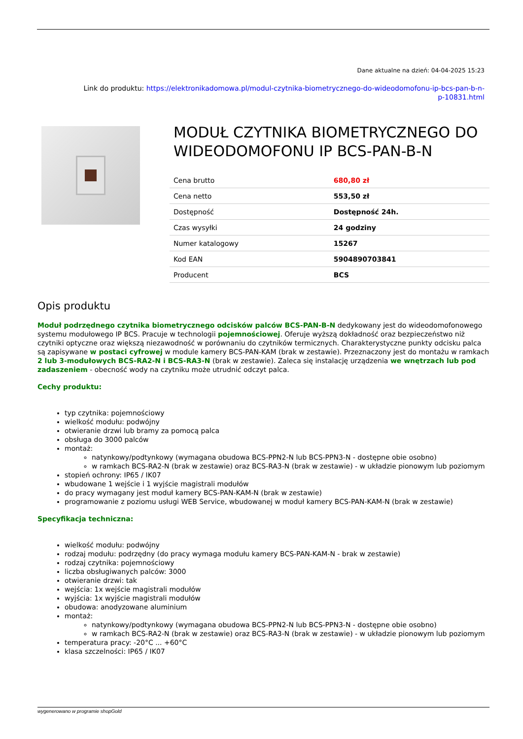Dane aktualne na dzień: 04-04-2025 15:23
Link do produktu: https://elektronikadomowa.pl/modul-czytnika-biometrycznego-do-wideodomofonu-ip-bcs-pan-b-n-
p-10831.html
MODUŁ CZYTNIKA BIOMETRYCZNEGO DO WIDEODOMOFONU IP BCS-PAN-B-N
| Cena brutto | 680,80 zł |
| Cena netto | 553,50 zł |
| Dostępność | Dostępność 24h. |
| Czas wysyłki | 24 godziny |
| Numer katalogowy | 15267 |
| Kod EAN | 5904890703841 |
| Producent | BCS |
Opis produktu
Moduł podrzędnego czytnika biometrycznego odcisków palców BCS-PAN-B-N dedykowany jest do wideodomofonowego systemu modułowego IP BCS. Pracuje w technologii pojemnościowej. Oferuje wyższą dokładność oraz bezpieczeństwo niż czytniki optyczne oraz większą niezawodność w porównaniu do czytników termicznych. Charakterystyczne punkty odcisku palca są zapisywane w postaci cyfrowej w module kamery BCS-PAN-KAM (brak w zestawie). Przeznaczony jest do montażu w ramkach 2 lub 3-modułowych BCS-RA2-N i BCS-RA3-N (brak w zestawie). Zaleca się instalację urządzenia we wnętrzach lub pod zadaszeniem - obecność wody na czytniku może utrudnić odczyt palca.
Cechy produktu:
typ czytnika: pojemnościowy
wielkość modułu: podwójny
otwieranie drzwi lub bramy za pomocą palca
obsługa do 3000 palców
montaż:
natynkowy/podtynkowy (wymagana obudowa BCS-PPN2-N lub BCS-PPN3-N - dostępne obie osobno)
w ramkach BCS-RA2-N (brak w zestawie) oraz BCS-RA3-N (brak w zestawie) - w układzie pionowym lub poziomym
stopień ochrony: IP65 / IK07
wbudowane 1 wejście i 1 wyjście magistrali modułów
do pracy wymagany jest moduł kamery BCS-PAN-KAM-N (brak w zestawie)
programowanie z poziomu usługi WEB Service, wbudowanej w moduł kamery BCS-PAN-KAM-N (brak w zestawie)
Specyfikacja techniczna:
wielkość modułu: podwójny
rodzaj modułu: podrzędny (do pracy wymaga modułu kamery BCS-PAN-KAM-N - brak w zestawie)
rodzaj czytnika: pojemnościowy
liczba obsługiwanych palców: 3000
otwieranie drzwi: tak
wejścia: 1x wejście magistrali modułów
wyjścia: 1x wyjście magistrali modułów
obudowa: anodyzowane aluminium
montaż:
natynkowy/podtynkowy (wymagana obudowa BCS-PPN2-N lub BCS-PPN3-N - dostępne obie osobno)
w ramkach BCS-RA2-N (brak w zestawie) oraz BCS-RA3-N (brak w zestawie) - w układzie pionowym lub poziomym
temperatura pracy: -20°C ... +60°C
klasa szczelności: IP65 / IK07
wygenerowano w programie shopGold